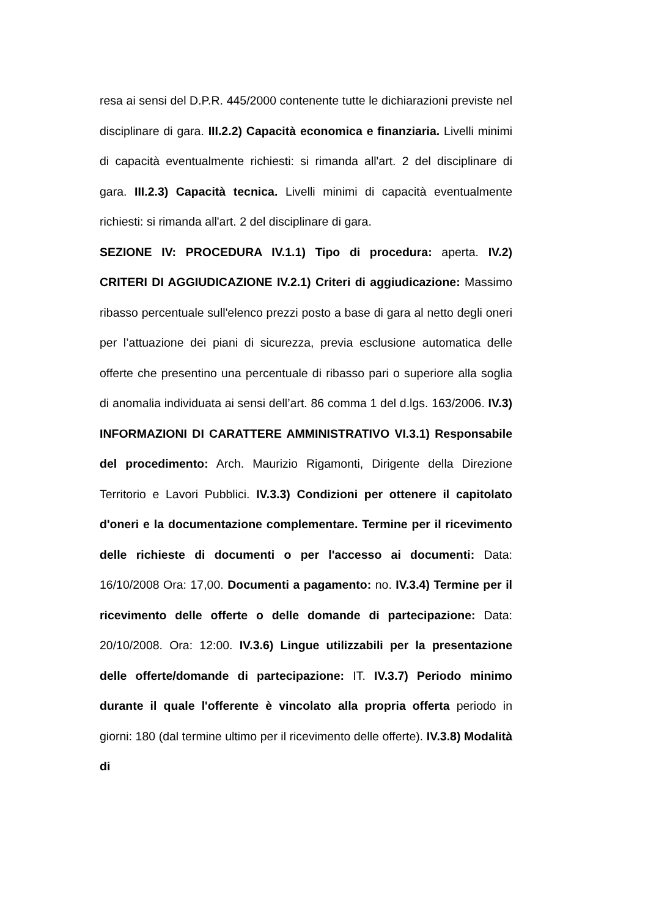resa ai sensi del D.P.R. 445/2000 contenente tutte le dichiarazioni previste nel disciplinare di gara. III.2.2) Capacità economica e finanziaria. Livelli minimi di capacità eventualmente richiesti: si rimanda all'art. 2 del disciplinare di gara. III.2.3) Capacità tecnica. Livelli minimi di capacità eventualmente richiesti: si rimanda all'art. 2 del disciplinare di gara.
SEZIONE IV: PROCEDURA IV.1.1) Tipo di procedura: aperta. IV.2) CRITERI DI AGGIUDICAZIONE IV.2.1) Criteri di aggiudicazione: Massimo ribasso percentuale sull'elenco prezzi posto a base di gara al netto degli oneri per l’attuazione dei piani di sicurezza, previa esclusione automatica delle offerte che presentino una percentuale di ribasso pari o superiore alla soglia di anomalia individuata ai sensi dell’art. 86 comma 1 del d.lgs. 163/2006. IV.3) INFORMAZIONI DI CARATTERE AMMINISTRATIVO VI.3.1) Responsabile del procedimento: Arch. Maurizio Rigamonti, Dirigente della Direzione Territorio e Lavori Pubblici. IV.3.3) Condizioni per ottenere il capitolato d'oneri e la documentazione complementare. Termine per il ricevimento delle richieste di documenti o per l'accesso ai documenti: Data: 16/10/2008 Ora: 17,00. Documenti a pagamento: no. IV.3.4) Termine per il ricevimento delle offerte o delle domande di partecipazione: Data: 20/10/2008. Ora: 12:00. IV.3.6) Lingue utilizzabili per la presentazione delle offerte/domande di partecipazione: IT. IV.3.7) Periodo minimo durante il quale l'offerente è vincolato alla propria offerta periodo in giorni: 180 (dal termine ultimo per il ricevimento delle offerte). IV.3.8) Modalità di